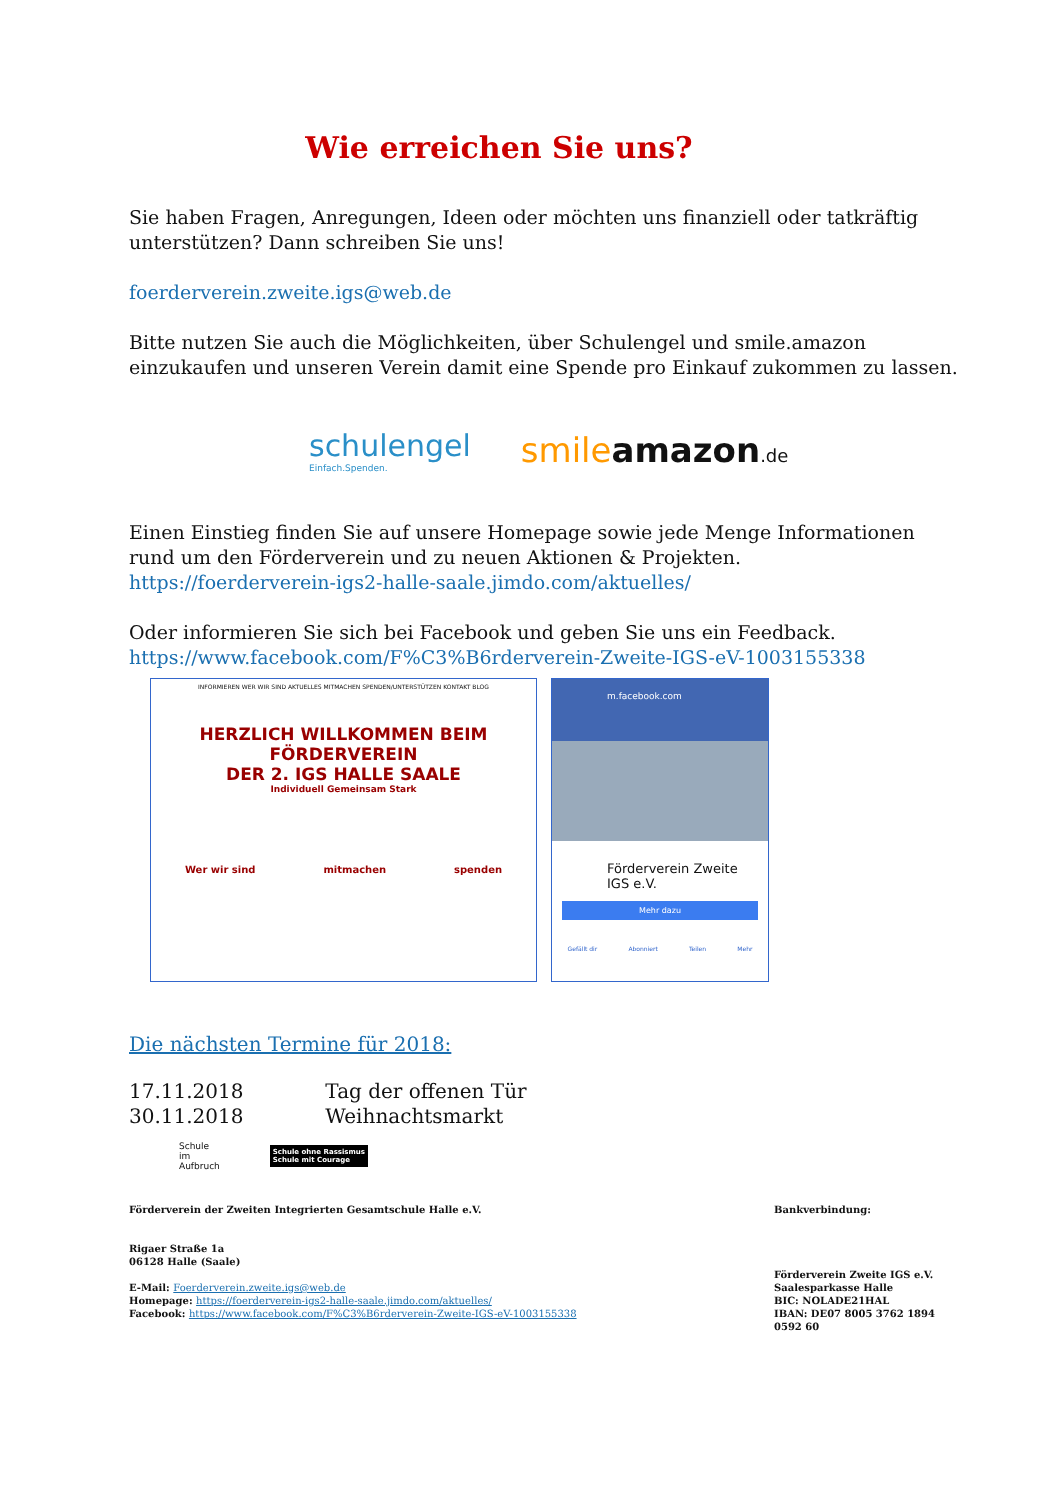Wie erreichen Sie uns?
Sie haben Fragen, Anregungen, Ideen oder möchten uns finanziell oder tatkräftig unterstützen? Dann schreiben Sie uns!
foerderverein.zweite.igs@web.de
Bitte nutzen Sie auch die Möglichkeiten, über Schulengel und smile.amazon einzukaufen und unseren Verein damit eine Spende pro Einkauf zukommen zu lassen.
schulengel
Einfach.Spenden.
smile amazon.de
Einen Einstieg finden Sie auf unsere Homepage sowie jede Menge Informationen rund um den Förderverein und zu neuen Aktionen & Projekten.
https://foerderverein-igs2-halle-saale.jimdo.com/aktuelles/
Oder informieren Sie sich bei Facebook und geben Sie uns ein Feedback.
https://www.facebook.com/F%C3%B6rderverein-Zweite-IGS-eV-1003155338
INFORMIEREN WER WIR SIND AKTUELLES MITMACHEN SPENDEN/UNTERSTÜTZEN KONTAKT BLOG
HERZLICH WILLKOMMEN BEIM FÖRDERVEREIN
DER 2. IGS HALLE SAALE
Individuell Gemeinsam Stark
Wer wir sind mitmachen spenden
m.facebook.com
Förderverein Zweite IGS e.V.
Mehr dazu
Gefällt dir Abonniert Teilen Mehr
Die nächsten Termine für 2018:
17.11.2018 Tag der offenen Tür
30.11.2018 Weihnachtsmarkt
Schule
im
Aufbruch
Schule ohne Rassismus
Schule mit Courage
Förderverein der Zweiten Integrierten Gesamtschule Halle e.V.
Rigaer Straße 1a
06128 Halle (Saale)
E-Mail: Foerderverein.zweite.igs@web.de
Homepage: https://foerderverein-igs2-halle-saale.jimdo.com/aktuelles/
Facebook: https://www.facebook.com/F%C3%B6rderverein-Zweite-IGS-eV-1003155338
Bankverbindung:
Förderverein Zweite IGS e.V.
Saalesparkasse Halle
BIC: NOLADE21HAL
IBAN: DE07 8005 3762 1894 0592 60